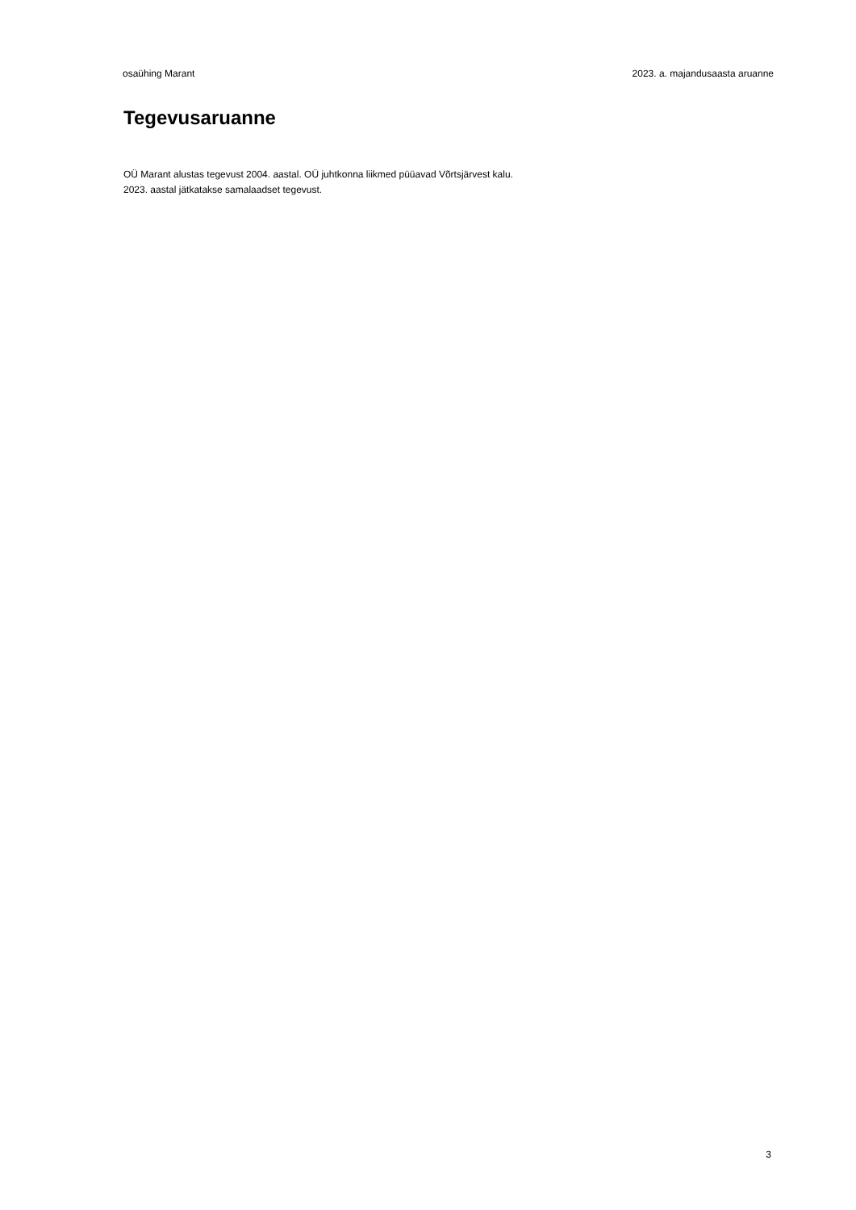osaühing Marant 2023. a. majandusaasta aruanne
Tegevusaruanne
OÜ Marant alustas tegevust 2004. aastal. OÜ juhtkonna liikmed püüavad Võrtsjärvest kalu.
2023. aastal jätkatakse samalaadset tegevust.
3